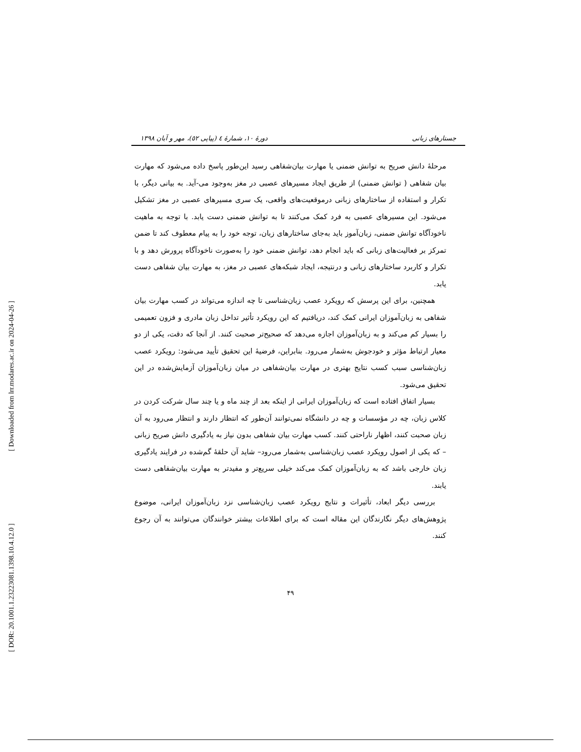[ Downloaded from lrr.modares.ac.ir on 2024-04-26 ]
[ DOR: 20.1001.1.23223081.1398.10.4.12.0 ]
جستارهای زبانی دورهٔ ۱۰، شمارهٔ ٤ (پیاپی ٥٢)، مهر و آبان ۱۳۹۸
مرحلهٔ دانش صریح به توانش ضمنی یا مهارت بیان‌شفاهی رسید این‌طور پاسخ داده می‌شود که مهارت بیان شفاهی ( توانش ضمنی) از طریق ایجاد مسیرهای عصبی در مغز به‌وجود می-آید. به بیانی دیگر، با تکرار و استفاده از ساختارهای زبانی درموقعیت‌های واقعی، یک سری مسیرهای عصبی در مغز تشکیل می‌شود. این مسیرهای عصبی به فرد کمک می‌کنند تا به توانش ضمنی دست یابد. با توجه به ماهیت ناخودآگاه توانش ضمنی، زبان‌آموز باید به‌جای ساختارهای زبان، توجه خود را به پیام معطوف کند تا ضمن تمرکز بر فعالیت‌های زبانی که باید انجام دهد، توانش ضمنی خود را به‌صورت ناخودآگاه پرورش دهد و با تکرار و کاربرد ساختارهای زبانی و درنتیجه، ایجاد شبکه‌های عصبی در مغز، به مهارت بیان شفاهی دست یابد.
همچنین، برای این پرسش که رویکرد عصب زبان‌شناسی تا چه اندازه می‌تواند در کسب مهارت بیان شفاهی به زبان‌آموزان ایرانی کمک کند، دریافتیم که این رویکرد تأثیر تداخل زبان مادری و فزون تعمیمی را بسیار کم می‌کند و به زبان‌آموزان اجازه می‌دهد که صحیح‌تر صحبت کنند. از آنجا که دقت، یکی از دو معیار ارتباط مؤثر و خودجوش به‌شمار می‌رود. بنابراین، فرضیهٔ این تحقیق تأیید می‌شود: رویکرد عصب زبان‌شناسی سبب کسب نتایج بهتری در مهارت بیان‌شفاهی در میان زبان‌آموزان آزمایش‌شده در این تحقیق می‌شود.
بسیار اتفاق افتاده است که زبان‌آموزان ایرانی از اینکه بعد از چند ماه و یا چند سال شرکت کردن در کلاس زبان، چه در مؤسسات و چه در دانشگاه نمی‌توانند آن‌طور که انتظار دارند و انتظار می‌رود به آن زبان صحبت کنند، اظهار ناراحتی کنند. کسب مهارت بیان شفاهی بدون نیاز به یادگیری دانش صریح زبانی – که یکی از اصول رویکرد عصب زبان‌شناسی به‌شمار می‌رود– شاید آن حلقهٔ گم‌شده در فرایند یادگیری زبان خارجی باشد که به زبان‌آموزان کمک می‌کند خیلی سریع‌تر و مفیدتر به مهارت بیان‌شفاهی دست یابند.
بررسی دیگر ابعاد، تأثیرات و نتایج رویکرد عصب زبان‌شناسی نزد زبان‌آموزان ایرانی، موضوع پژوهش‌های دیگر نگارندگان این مقاله است که برای اطلاعات بیشتر خوانندگان می‌توانند به آن رجوع کنند.
۴۹